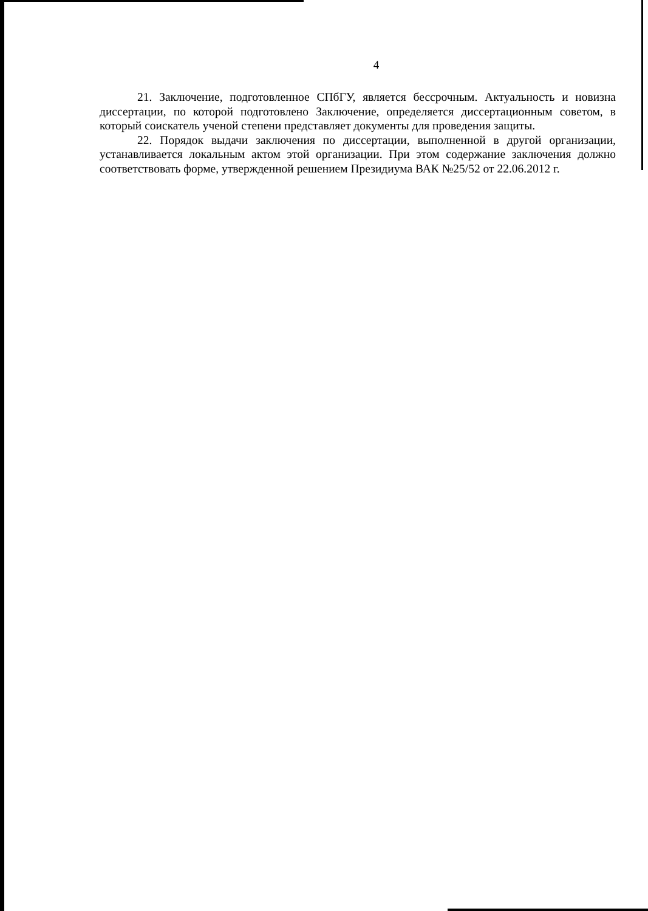4
21. Заключение, подготовленное СПбГУ, является бессрочным. Актуальность и новизна диссертации, по которой подготовлено Заключение, определяется диссертационным советом, в который соискатель ученой степени представляет документы для проведения защиты.
22. Порядок выдачи заключения по диссертации, выполненной в другой организации, устанавливается локальным актом этой организации. При этом содержание заключения должно соответствовать форме, утвержденной решением Президиума ВАК №25/52 от 22.06.2012 г.